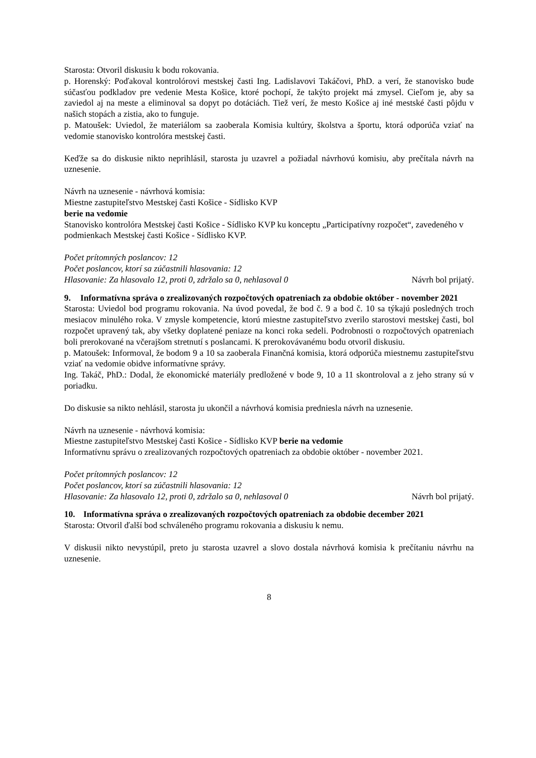Starosta: Otvoril diskusiu k bodu rokovania.
p. Horenský: Poďakoval kontrolórovi mestskej časti Ing. Ladislavovi Takáčovi, PhD. a verí, že stanovisko bude súčasťou podkladov pre vedenie Mesta Košice, ktoré pochopí, že takýto projekt má zmysel. Cieľom je, aby sa zaviedol aj na meste a eliminoval sa dopyt po dotáciách. Tiež verí, že mesto Košice aj iné mestské časti pôjdu v našich stopách a zistia, ako to funguje.
p. Matoušek: Uviedol, že materiálom sa zaoberala Komisia kultúry, školstva a športu, ktorá odporúča vziať na vedomie stanovisko kontrolóra mestskej časti.
Keďže sa do diskusie nikto neprihlásil, starosta ju uzavrel a požiadal návrhovú komisiu, aby prečítala návrh na uznesenie.
Návrh na uznesenie - návrhová komisia:
Miestne zastupiteľstvo Mestskej časti Košice - Sídlisko KVP
berie na vedomie
Stanovisko kontrolóra Mestskej časti Košice - Sídlisko KVP ku konceptu „Participatívny rozpočet“, zavedeného v podmienkach Mestskej časti Košice - Sídlisko KVP.
Počet prítomných poslancov: 12
Počet poslancov, ktorí sa zúčastnili hlasovania: 12
Hlasovanie: Za hlasovalo 12, proti 0, zdržalo sa 0, nehlasoval 0 Návrh bol prijatý.
9. Informatívna správa o zrealizovaných rozpočtových opatreniach za obdobie október - november 2021
Starosta: Uviedol bod programu rokovania. Na úvod povedal, že bod č. 9 a bod č. 10 sa týkajú posledných troch mesiacov minulého roka. V zmysle kompetencie, ktorú miestne zastupiteľstvo zverilo starostovi mestskej časti, bol rozpočet upravený tak, aby všetky doplatené peniaze na konci roka sedeli. Podrobnosti o rozpočtových opatreniach boli prerokované na včerajšom stretnutí s poslancami. K prerokovávanému bodu otvoril diskusiu.
p. Matoušek: Informoval, že bodom 9 a 10 sa zaoberala Finančná komisia, ktorá odporúča miestnemu zastupiteľstvu vziať na vedomie obidve informatívne správy.
Ing. Takáč, PhD.: Dodal, že ekonomické materiály predložené v bode 9, 10 a 11 skontroloval a z jeho strany sú v poriadku.
Do diskusie sa nikto nehlásil, starosta ju ukončil a návrhová komisia predniesla návrh na uznesenie.
Návrh na uznesenie - návrhová komisia:
Miestne zastupiteľstvo Mestskej časti Košice - Sídlisko KVP berie na vedomie
Informatívnu správu o zrealizovaných rozpočtových opatreniach za obdobie október - november 2021.
Počet prítomných poslancov: 12
Počet poslancov, ktorí sa zúčastnili hlasovania: 12
Hlasovanie: Za hlasovalo 12, proti 0, zdržalo sa 0, nehlasoval 0 Návrh bol prijatý.
10. Informatívna správa o zrealizovaných rozpočtových opatreniach za obdobie december 2021
Starosta: Otvoril ďalší bod schváleného programu rokovania a diskusiu k nemu.
V diskusii nikto nevystúpil, preto ju starosta uzavrel a slovo dostala návrhová komisia k prečítaniu návrhu na uznesenie.
8